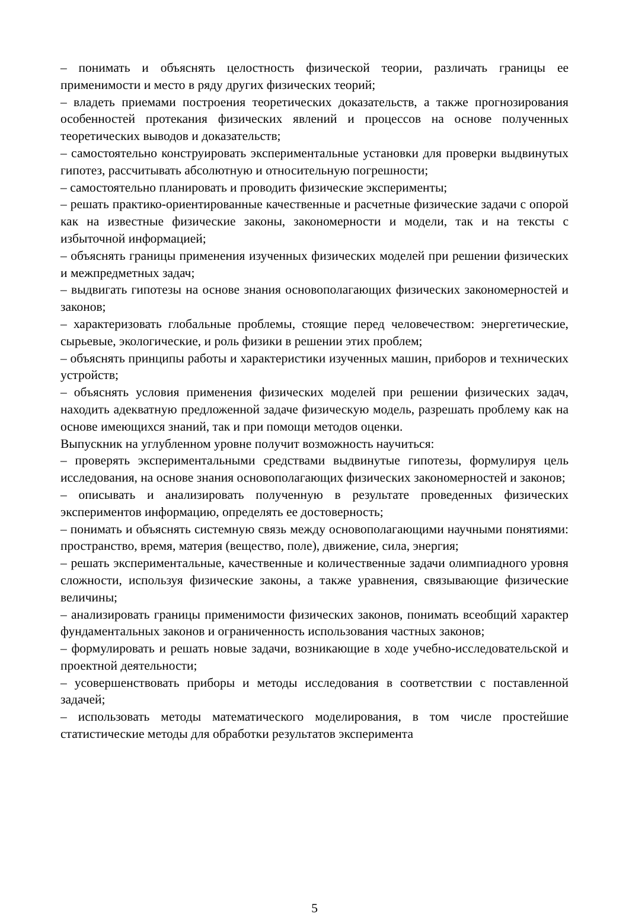– понимать и объяснять целостность физической теории, различать границы ее применимости и место в ряду других физических теорий;
– владеть приемами построения теоретических доказательств, а также прогнозирования особенностей протекания физических явлений и процессов на основе полученных теоретических выводов и доказательств;
– самостоятельно конструировать экспериментальные установки для проверки выдвинутых гипотез, рассчитывать абсолютную и относительную погрешности;
– самостоятельно планировать и проводить физические эксперименты;
– решать практико-ориентированные качественные и расчетные физические задачи с опорой как на известные физические законы, закономерности и модели, так и на тексты с избыточной информацией;
– объяснять границы применения изученных физических моделей при решении физических и межпредметных задач;
– выдвигать гипотезы на основе знания основополагающих физических закономерностей и законов;
– характеризовать глобальные проблемы, стоящие перед человечеством: энергетические, сырьевые, экологические, и роль физики в решении этих проблем;
– объяснять принципы работы и характеристики изученных машин, приборов и технических устройств;
– объяснять условия применения физических моделей при решении физических задач, находить адекватную предложенной задаче физическую модель, разрешать проблему как на основе имеющихся знаний, так и при помощи методов оценки.
Выпускник на углубленном уровне получит возможность научиться:
– проверять экспериментальными средствами выдвинутые гипотезы, формулируя цель исследования, на основе знания основополагающих физических закономерностей и законов;
– описывать и анализировать полученную в результате проведенных физических экспериментов информацию, определять ее достоверность;
– понимать и объяснять системную связь между основополагающими научными понятиями: пространство, время, материя (вещество, поле), движение, сила, энергия;
– решать экспериментальные, качественные и количественные задачи олимпиадного уровня сложности, используя физические законы, а также уравнения, связывающие физические величины;
– анализировать границы применимости физических законов, понимать всеобщий характер фундаментальных законов и ограниченность использования частных законов;
– формулировать и решать новые задачи, возникающие в ходе учебно-исследовательской и проектной деятельности;
– усовершенствовать приборы и методы исследования в соответствии с поставленной задачей;
– использовать методы математического моделирования, в том числе простейшие статистические методы для обработки результатов эксперимента
5